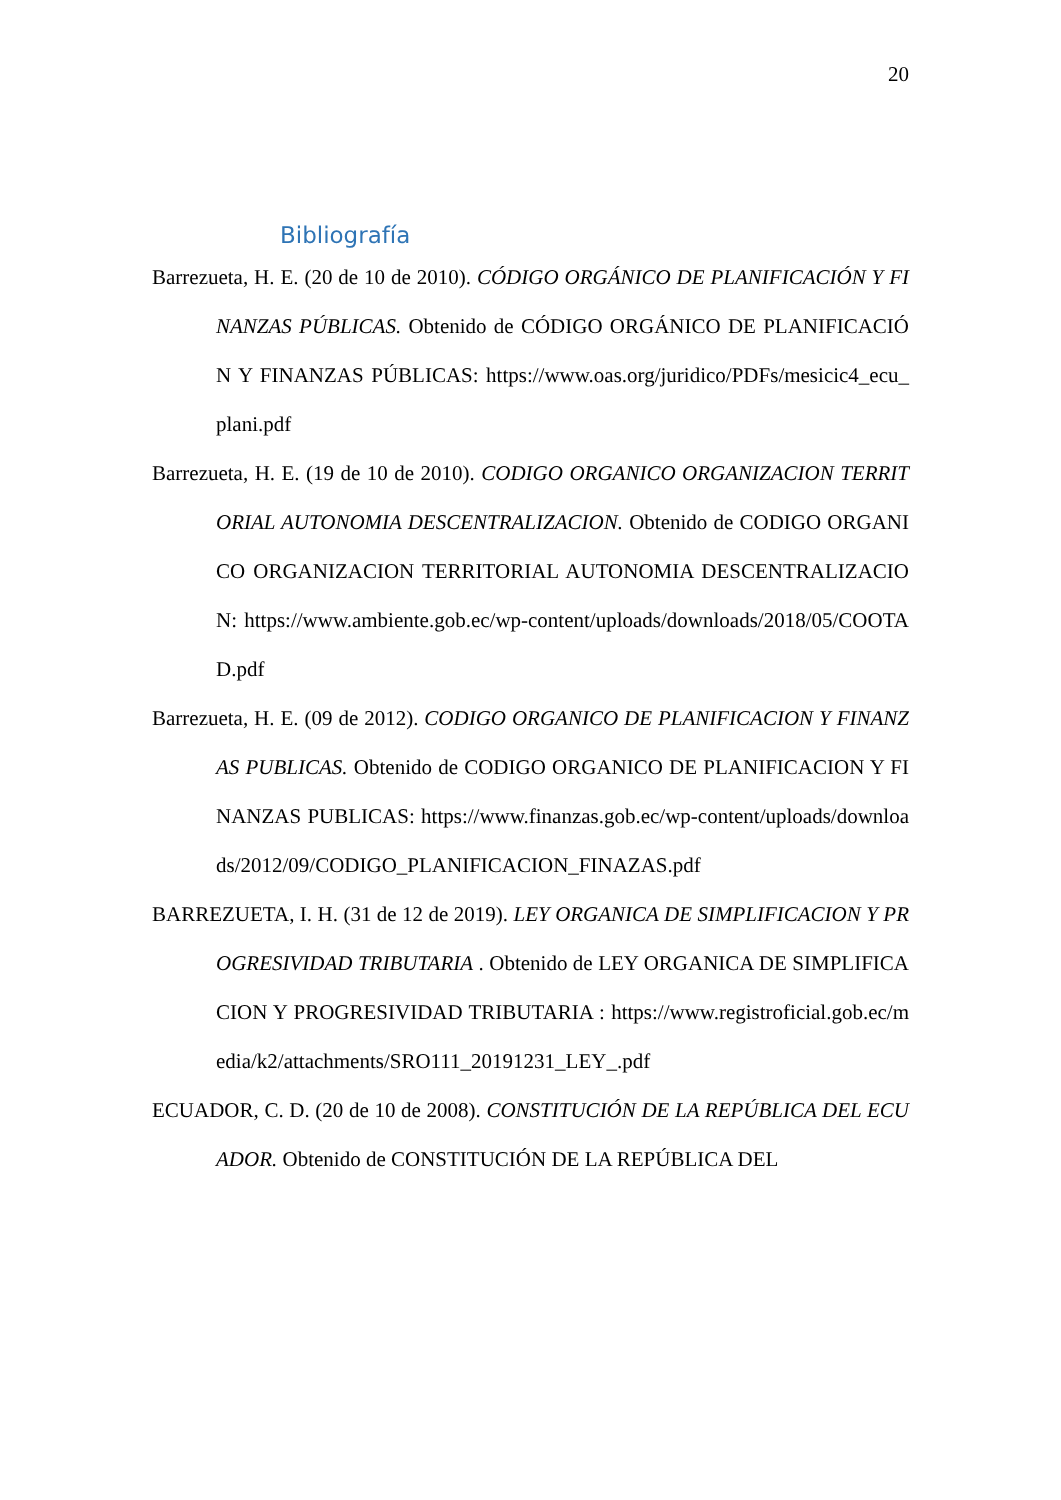20
Bibliografía
Barrezueta, H. E. (20 de 10 de 2010). CÓDIGO ORGÁNICO DE PLANIFICACIÓN Y FINANZAS PÚBLICAS. Obtenido de CÓDIGO ORGÁNICO DE PLANIFICACIÓN Y FINANZAS PÚBLICAS: https://www.oas.org/juridico/PDFs/mesicic4_ecu_plani.pdf
Barrezueta, H. E. (19 de 10 de 2010). CODIGO ORGANICO ORGANIZACION TERRITORIAL AUTONOMIA DESCENTRALIZACION. Obtenido de CODIGO ORGANICO ORGANIZACION TERRITORIAL AUTONOMIA DESCENTRALIZACION: https://www.ambiente.gob.ec/wp-content/uploads/downloads/2018/05/COOTAD.pdf
Barrezueta, H. E. (09 de 2012). CODIGO ORGANICO DE PLANIFICACION Y FINANZAS PUBLICAS. Obtenido de CODIGO ORGANICO DE PLANIFICACION Y FINANZAS PUBLICAS: https://www.finanzas.gob.ec/wp-content/uploads/downloads/2012/09/CODIGO_PLANIFICACION_FINAZAS.pdf
BARREZUETA, I. H. (31 de 12 de 2019). LEY ORGANICA DE SIMPLIFICACION Y PROGRESIVIDAD TRIBUTARIA . Obtenido de LEY ORGANICA DE SIMPLIFICACION Y PROGRESIVIDAD TRIBUTARIA : https://www.registroficial.gob.ec/media/k2/attachments/SRO111_20191231_LEY_.pdf
ECUADOR, C. D. (20 de 10 de 2008). CONSTITUCIÓN DE LA REPÚBLICA DEL ECUADOR. Obtenido de CONSTITUCIÓN DE LA REPÚBLICA DEL